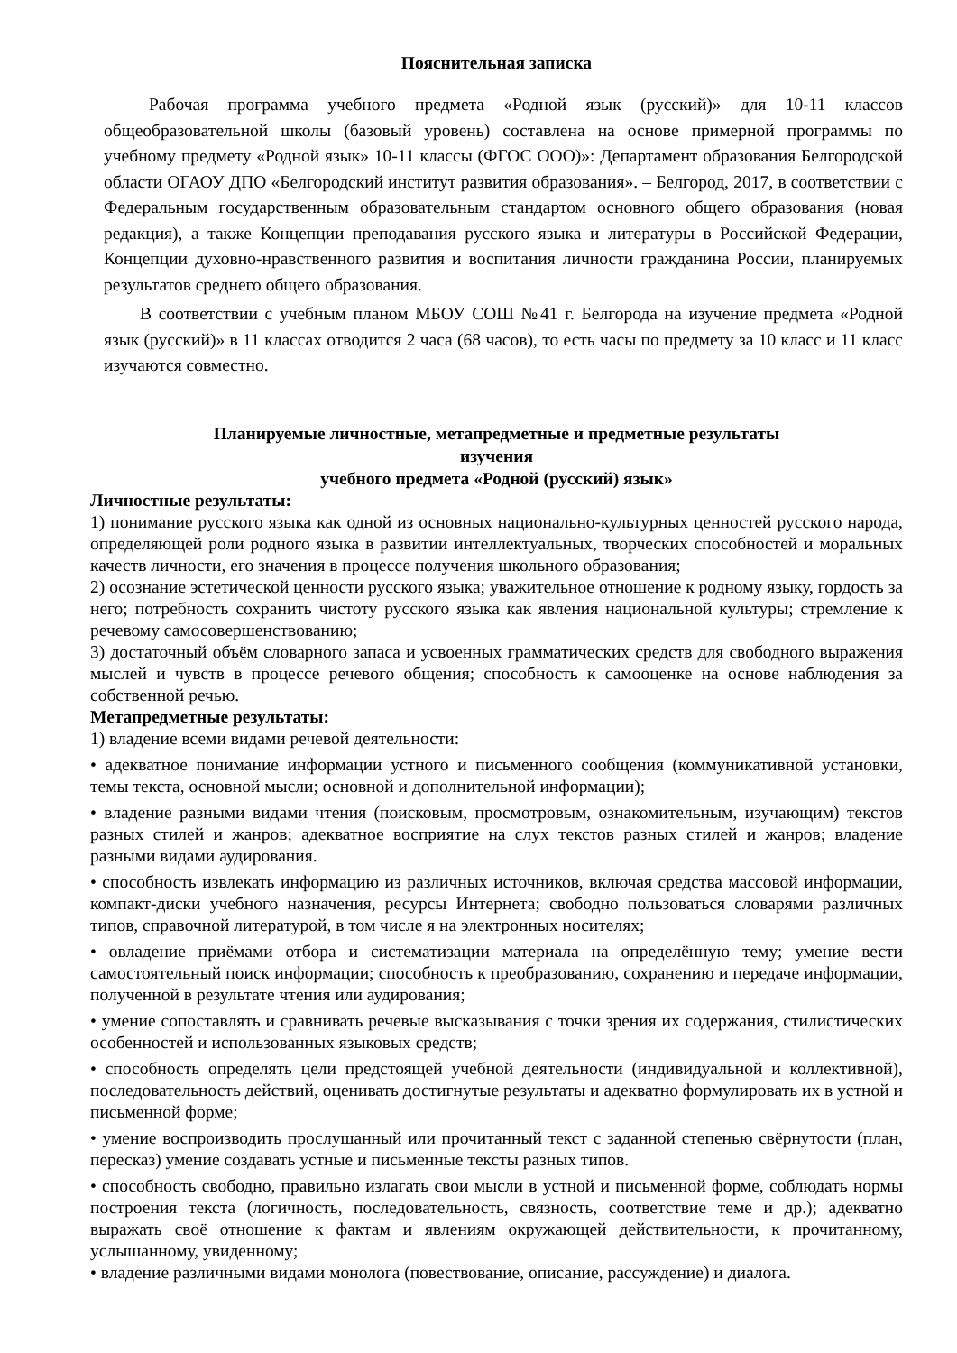Пояснительная записка
Рабочая программа учебного предмета «Родной язык (русский)» для 10-11 классов общеобразовательной школы (базовый уровень) составлена на основе примерной программы по учебному предмету «Родной язык» 10-11 классы (ФГОС ООО)»: Департамент образования Белгородской области ОГАОУ ДПО «Белгородский институт развития образования». – Белгород, 2017, в соответствии с Федеральным государственным образовательным стандартом основного общего образования (новая редакция), а также Концепции преподавания русского языка и литературы в Российской Федерации, Концепции духовно-нравственного развития и воспитания личности гражданина России, планируемых результатов среднего общего образования.
В соответствии с учебным планом МБОУ СОШ №41 г. Белгорода на изучение предмета «Родной язык (русский)» в 11 классах отводится 2 часа (68 часов), то есть часы по предмету за 10 класс и 11 класс изучаются совместно.
Планируемые личностные, метапредметные и предметные результаты
изучения
учебного предмета «Родной (русский) язык»
Личностные результаты:
1) понимание русского языка как одной из основных национально-культурных ценностей русского народа, определяющей роли родного языка в развитии интеллектуальных, творческих способностей и моральных качеств личности, его значения в процессе получения школьного образования;
2) осознание эстетической ценности русского языка; уважительное отношение к родному языку, гордость за него; потребность сохранить чистоту русского языка как явления национальной культуры; стремление к речевому самосовершенствованию;
3) достаточный объём словарного запаса и усвоенных грамматических средств для свободного выражения мыслей и чувств в процессе речевого общения; способность к самооценке на основе наблюдения за собственной речью.
Метапредметные результаты:
1) владение всеми видами речевой деятельности:
• адекватное понимание информации устного и письменного сообщения (коммуникативной установки, темы текста, основной мысли; основной и дополнительной информации);
• владение разными видами чтения (поисковым, просмотровым, ознакомительным, изучающим) текстов разных стилей и жанров; адекватное восприятие на слух текстов разных стилей и жанров; владение разными видами аудирования.
• способность извлекать информацию из различных источников, включая средства массовой информации, компакт-диски учебного назначения, ресурсы Интернета; свободно пользоваться словарями различных типов, справочной литературой, в том числе я на электронных носителях;
• овладение приёмами отбора и систематизации материала на определённую тему; умение вести самостоятельный поиск информации; способность к преобразованию, сохранению и передаче информации, полученной в результате чтения или аудирования;
• умение сопоставлять и сравнивать речевые высказывания с точки зрения их содержания, стилистических особенностей и использованных языковых средств;
• способность определять цели предстоящей учебной деятельности (индивидуальной и коллективной), последовательность действий, оценивать достигнутые результаты и адекватно формулировать их в устной и письменной форме;
• умение воспроизводить прослушанный или прочитанный текст с заданной степенью свёрнутости (план, пересказ) умение создавать устные и письменные тексты разных типов.
• способность свободно, правильно излагать свои мысли в устной и письменной форме, соблюдать нормы построения текста (логичность, последовательность, связность, соответствие теме и др.); адекватно выражать своё отношение к фактам и явлениям окружающей действительности, к прочитанному, услышанному, увиденному;
• владение различными видами монолога (повествование, описание, рассуждение) и диалога.